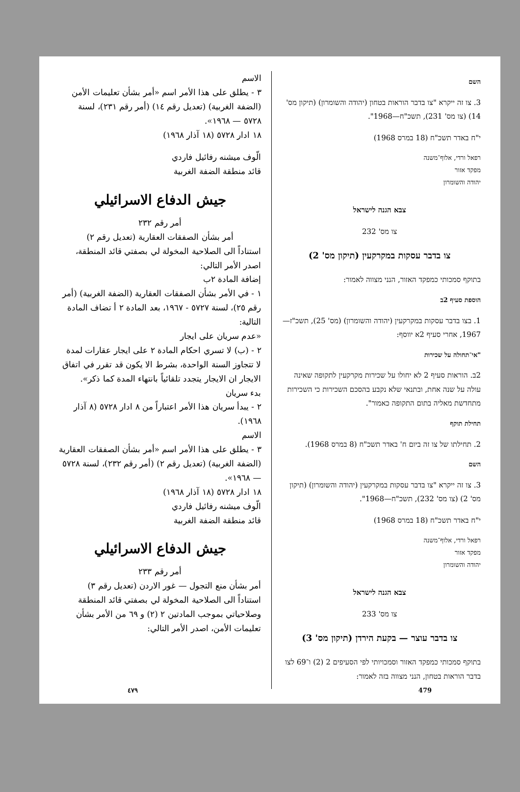השם
3. צו זה ייקרא "צו בדבר הוראות בטחון (יהודה והשומרון) (תיקון מס' 14) (צו מס' 231), תשכ"ח—1968".
י"ח באדר תשכ"ח (18 במרס 1968)
רפאל ורדי, אלוף־משנה
מפקד אזור
יהודה והשומרון
צבא הגנה לישראל
צו מס' 232
צו בדבר עסקות במקרקעין (תיקון מס' 2)
בתוקף סמכותי כמפקד האזור, הנני מצווה לאמור:
הוספת סעיף 2ב
1. בצו בדבר עסקות במקרקעין (יהודה והשומרון) (מס' 25), תשכ"ז—1967, אחרי סעיף 2א יווסף:
"אי־תחולה על שכירות
2ב. הוראות סעיף 2 לא יחולו על שכירות מקרקעין לתקופה שאינה עולה על שנה אחת, ובתנאי שלא נקבע בהסכם השכירות כי השכירות מתחדשת מאליה בתום התקופה כאמור".
תחילת תוקף
2. תחילתו של צו זה ביום ח' באדר תשכ"ח (8 במרס 1968).
השם
3. צו זה ייקרא "צו בדבר עסקות במקרקעין (יהודה והשומרון) (תיקון מס' 2) (צו מס' 232), תשכ"ח—1968".
י"ח באדר תשכ"ח (18 במרס 1968)
רפאל ורדי, אלוף־משנה
מפקד אזור
יהודה והשומרון
צבא הגנה לישראל
צו מס' 233
צו בדבר עוצר — בקעת הירדן (תיקון מס' 3)
בתוקף סמכותי כמפקד האזור וסמכויותי לפי הסעיפים 2 (2) ו־69 לצו בדבר הוראות בטחון, הנני מצווה בזה לאמור:
الاسم
٣ - يطلق على هذا الأمر اسم «أمر بشأن تعليمات الأمن (الضفة الغربية) (تعديل رقم ١٤) (أمر رقم ٢٣١)، لسنة ٥٧٢٨ — ١٩٦٨».
١٨ ادار ٥٧٢٨ (١٨ آذار ١٩٦٨)
الّوف ميشنه رفائيل فاردي
قائد منطقة الضفة الغربية
جيش الدفاع الاسرائيلي
أمر رقم ٢٣٢
أمر بشأن الصفقات العقارية (تعديل رقم ٢)
استناداً الى الصلاحية المخولة لي بصفتي قائد المنطقة، اصدر الأمر التالي:
إضافة المادة ٢ب
١ - في الأمر بشأن الصفقات العقارية (الضفة الغربية) (أمر رقم ٢٥)، لسنة ٥٧٢٧ - ١٩٦٧، بعد المادة ٢ أ تضاف المادة التالية:
«عدم سريان على ايجار
٢ - (ب) لا تسري احكام المادة ٢ على ايجار عقارات لمدة لا تتجاوز السنة الواحدة، بشرط الا يكون قد تقرر في اتفاق الايجار ان الايجار يتجدد تلقائياً بانتهاء المدة كما ذكر».
بدء سريان
٢ - يبدأ سريان هذا الأمر اعتباراً من ٨ ادار ٥٧٢٨ (٨ آذار ١٩٦٨).
الاسم
٣ - يطلق على هذا الأمر اسم «أمر بشأن الصفقات العقارية (الضفة الغربية) (تعديل رقم ٢) (أمر رقم ٢٣٢)، لسنة ٥٧٢٨ — ١٩٦٨».
١٨ ادار ٥٧٢٨ (١٨ آذار ١٩٦٨)
الّوف ميشنه رفائيل فاردي
قائد منطقة الضفة الغربية
جيش الدفاع الاسرائيلي
أمر رقم ٢٣٣
أمر بشأن منع التجول — غور الاردن (تعديل رقم ٣)
استناداً الى الصلاحية المخولة لي بصفتي قائد المنطقة وصلاحياتي بموجب المادتين ٢ (٢) و ٦٩ من الأمر بشأن تعليمات الأمن، اصدر الأمر التالي:
٤٧٩ 479